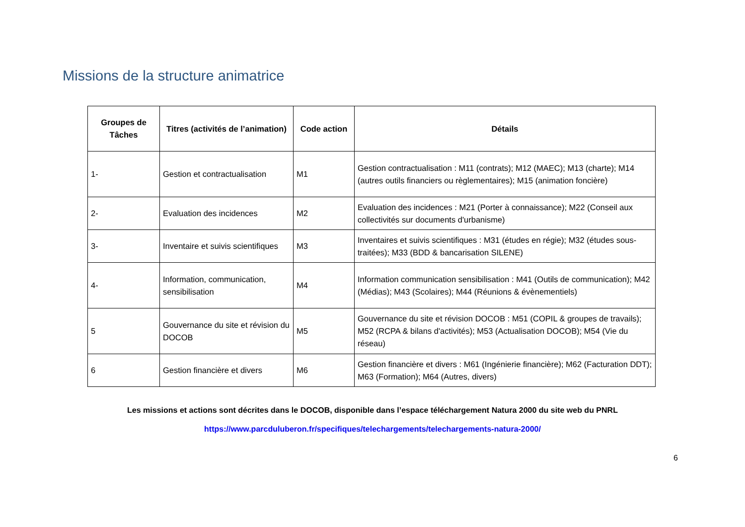Missions de la structure animatrice
| Groupes de Tâches | Titres (activités de l’animation) | Code action | Détails |
| --- | --- | --- | --- |
| 1- | Gestion et contractualisation | M1 | Gestion contractualisation : M11 (contrats); M12 (MAEC); M13 (charte); M14 (autres outils financiers ou règlementaires); M15 (animation foncière) |
| 2- | Evaluation des incidences | M2 | Evaluation des incidences : M21 (Porter à connaissance); M22 (Conseil aux collectivités sur documents d'urbanisme) |
| 3- | Inventaire et suivis scientifiques | M3 | Inventaires et suivis scientifiques : M31 (études en régie); M32 (études sous-traitées); M33 (BDD & bancarisation SILENE) |
| 4- | Information, communication, sensibilisation | M4 | Information communication sensibilisation : M41 (Outils de communication); M42 (Médias); M43 (Scolaires); M44 (Réunions & évènementiels) |
| 5 | Gouvernance du site et révision du DOCOB | M5 | Gouvernance du site et révision DOCOB : M51 (COPIL & groupes de travails); M52 (RCPA & bilans d'activités); M53 (Actualisation DOCOB); M54 (Vie du réseau) |
| 6 | Gestion financière et divers | M6 | Gestion financière et divers : M61 (Ingénierie financière); M62 (Facturation DDT); M63 (Formation); M64 (Autres, divers) |
Les missions et actions sont décrites dans le DOCOB, disponible dans l’espace téléchargement Natura 2000 du site web du PNRL
https://www.parcduluberon.fr/specifiques/telechargements/telechargements-natura-2000/
6